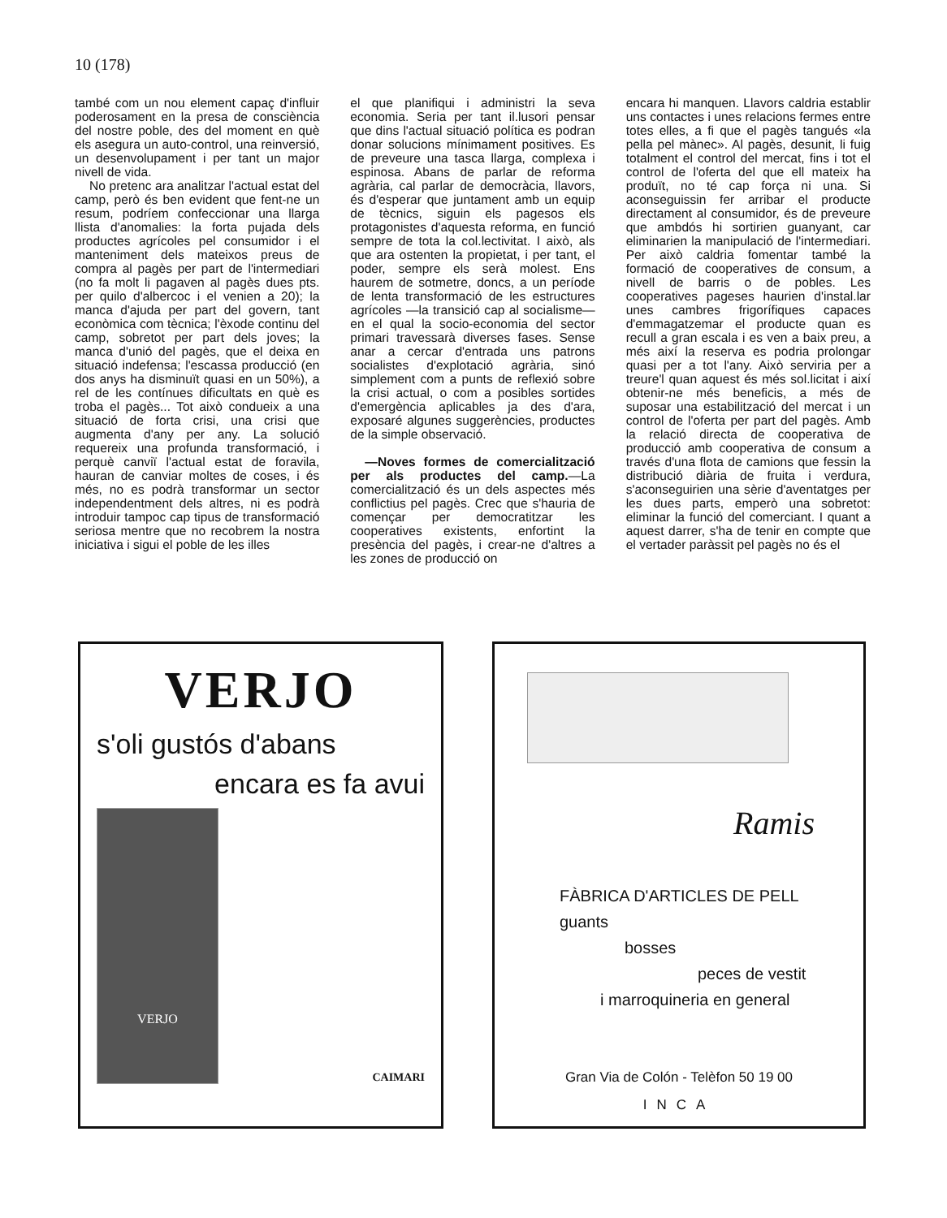10 (178)
també com un nou element capaç d'influir poderosament en la presa de consciència del nostre poble, des del moment en què els asegura un auto-control, una reinversió, un desenvolupament i per tant un major nivell de vida.
No pretenc ara analitzar l'actual estat del camp, però és ben evident que fent-ne un resum, podríem confeccionar una llarga llista d'anomalies: la forta pujada dels productes agrícoles pel consumidor i el manteniment dels mateixos preus de compra al pagès per part de l'intermediari (no fa molt li pagaven al pagès dues pts. per quilo d'albercoc i el venien a 20); la manca d'ajuda per part del govern, tant econòmica com tècnica; l'èxode continu del camp, sobretot per part dels joves; la manca d'unió del pagès, que el deixa en situació indefensa; l'escassa producció (en dos anys ha disminuït quasi en un 50%), a rel de les contínues dificultats en què es troba el pagès... Tot això condueix a una situació de forta crisi, una crisi que augmenta d'any per any. La solució requereix una profunda transformació, i perquè canviï l'actual estat de foravila, hauran de canviar moltes de coses, i és més, no es podrà transformar un sector independentment dels altres, ni es podrà introduir tampoc cap tipus de transformació seriosa mentre que no recobrem la nostra iniciativa i sigui el poble de les illes
el que planifiqui i administri la seva economia. Seria per tant il.lusori pensar que dins l'actual situació política es podran donar solucions mínimament positives. Es de preveure una tasca llarga, complexa i espinosa. Abans de parlar de reforma agrària, cal parlar de democràcia, llavors, és d'esperar que juntament amb un equip de tècnics, siguin els pagesos els protagonistes d'aquesta reforma, en funció sempre de tota la col.lectivitat. I això, als que ara ostenten la propietat, i per tant, el poder, sempre els serà molest. Ens haurem de sotmetre, doncs, a un període de lenta transformació de les estructures agrícoles —la transició cap al socialisme— en el qual la socio-economia del sector primari travessarà diverses fases. Sense anar a cercar d'entrada uns patrons socialistes d'explotació agrària, sinó simplement com a punts de reflexió sobre la crisi actual, o com a posibles sortides d'emergència aplicables ja des d'ara, exposaré algunes suggerències, productes de la simple observació.
—Noves formes de comercialització per als productes del camp.—La comercialització és un dels aspectes més conflictius pel pagès. Crec que s'hauria de començar per democratitzar les cooperatives existents, enfortint la presència del pagès, i crear-ne d'altres a les zones de producció on
encara hi manquen. Llavors caldria establir uns contactes i unes relacions fermes entre totes elles, a fi que el pagès tangués «la pella pel mànec». Al pagès, desunit, li fuig totalment el control del mercat, fins i tot el control de l'oferta del que ell mateix ha produït, no té cap força ni una. Si aconseguissin fer arribar el producte directament al consumidor, és de preveure que ambdós hi sortirien guanyant, car eliminarien la manipulació de l'intermediari. Per això caldria fomentar també la formació de cooperatives de consum, a nivell de barris o de pobles. Les cooperatives pageses haurien d'instal.lar unes cambres frigorífiques capaces d'emmagatzemar el producte quan es recull a gran escala i es ven a baix preu, a més així la reserva es podria prolongar quasi per a tot l'any. Això serviria per a treure'l quan aquest és més sol.licitat i així obtenir-ne més beneficis, a més de suposar una estabilització del mercat i un control de l'oferta per part del pagès. Amb la relació directa de cooperativa de producció amb cooperativa de consum a través d'una flota de camions que fessin la distribució diària de fruita i verdura, s'aconseguirien una sèrie d'aventatges per les dues parts, emperò una sobretot: eliminar la funció del comerciant. I quant a aquest darrer, s'ha de tenir en compte que el vertader paràssit pel pagès no és el
VERJO
s'oli gustós d'abans
encara es fa avui
VERJO
CAIMARI
Ramis
FÀBRICA D'ARTICLES DE PELL
guants
bosses
peces de vestit
i marroquineria en general
Gran Via de Colón - Telèfon 50 19 00
INCA